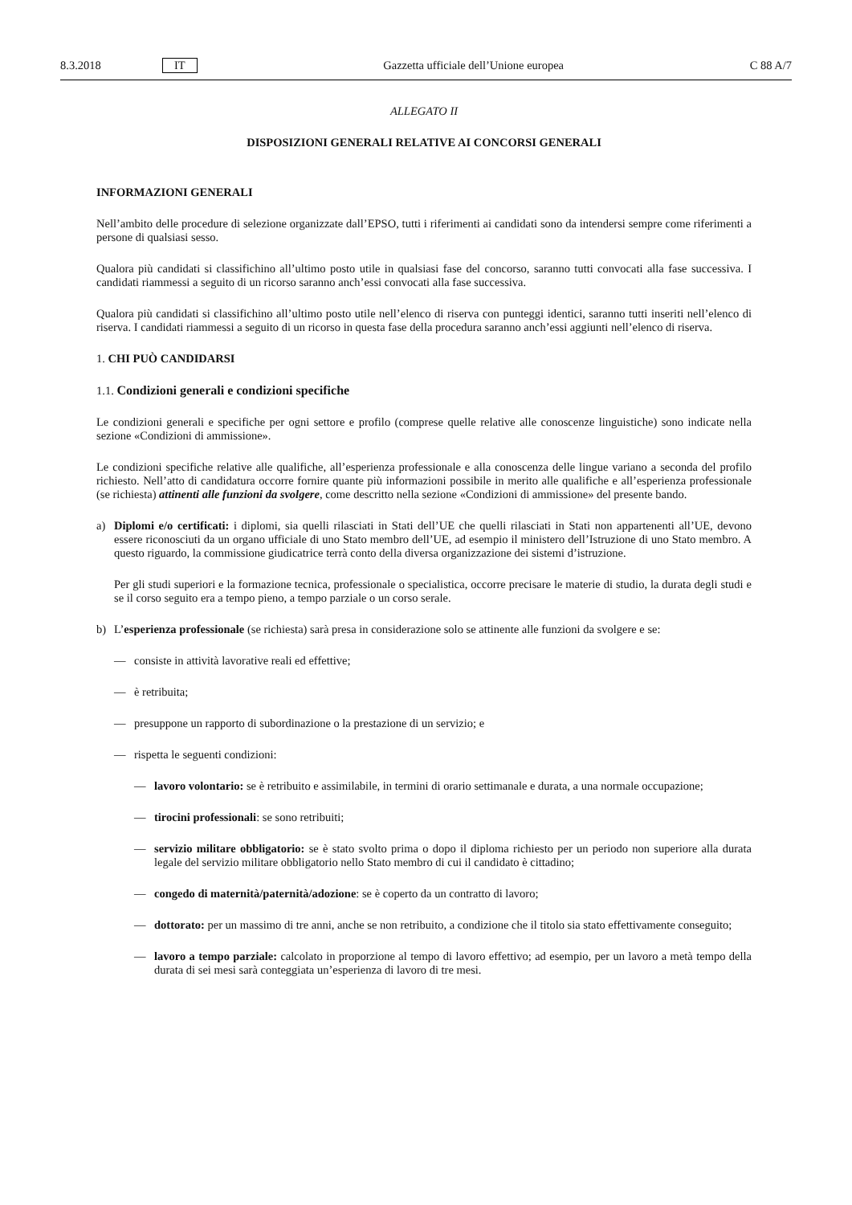8.3.2018 IT Gazzetta ufficiale dell’Unione europea C 88 A/7
ALLEGATO II
DISPOSIZIONI GENERALI RELATIVE AI CONCORSI GENERALI
INFORMAZIONI GENERALI
Nell’ambito delle procedure di selezione organizzate dall’EPSO, tutti i riferimenti ai candidati sono da intendersi sempre come riferimenti a persone di qualsiasi sesso.
Qualora più candidati si classifichino all’ultimo posto utile in qualsiasi fase del concorso, saranno tutti convocati alla fase successiva. I candidati riammessi a seguito di un ricorso saranno anch’essi convocati alla fase successiva.
Qualora più candidati si classifichino all’ultimo posto utile nell’elenco di riserva con punteggi identici, saranno tutti inseriti nell’elenco di riserva. I candidati riammessi a seguito di un ricorso in questa fase della procedura saranno anch’essi aggiunti nell’elenco di riserva.
1. CHI PUÒ CANDIDARSI
1.1. Condizioni generali e condizioni specifiche
Le condizioni generali e specifiche per ogni settore e profilo (comprese quelle relative alle conoscenze linguistiche) sono indicate nella sezione «Condizioni di ammissione».
Le condizioni specifiche relative alle qualifiche, all’esperienza professionale e alla conoscenza delle lingue variano a seconda del profilo richiesto. Nell’atto di candidatura occorre fornire quante più informazioni possibile in merito alle qualifiche e all’esperienza professionale (se richiesta) attinenti alle funzioni da svolgere, come descritto nella sezione «Condizioni di ammissione» del presente bando.
a) Diplomi e/o certificati: i diplomi, sia quelli rilasciati in Stati dell’UE che quelli rilasciati in Stati non appartenenti all’UE, devono essere riconosciuti da un organo ufficiale di uno Stato membro dell’UE, ad esempio il ministero dell’Istruzione di uno Stato membro. A questo riguardo, la commissione giudicatrice terrà conto della diversa organizzazione dei sistemi d’istruzione.
Per gli studi superiori e la formazione tecnica, professionale o specialistica, occorre precisare le materie di studio, la durata degli studi e se il corso seguito era a tempo pieno, a tempo parziale o un corso serale.
b) L’esperienza professionale (se richiesta) sarà presa in considerazione solo se attinente alle funzioni da svolgere e se:
— consiste in attività lavorative reali ed effettive;
— è retribuita;
— presuppone un rapporto di subordinazione o la prestazione di un servizio; e
— rispetta le seguenti condizioni:
— lavoro volontario: se è retribuito e assimilabile, in termini di orario settimanale e durata, a una normale occupazione;
— tirocini professionali: se sono retribuiti;
— servizio militare obbligatorio: se è stato svolto prima o dopo il diploma richiesto per un periodo non superiore alla durata legale del servizio militare obbligatorio nello Stato membro di cui il candidato è cittadino;
— congedo di maternità/paternità/adozione: se è coperto da un contratto di lavoro;
— dottorato: per un massimo di tre anni, anche se non retribuito, a condizione che il titolo sia stato effettivamente conseguito;
— lavoro a tempo parziale: calcolato in proporzione al tempo di lavoro effettivo; ad esempio, per un lavoro a metà tempo della durata di sei mesi sarà conteggiata un’esperienza di lavoro di tre mesi.